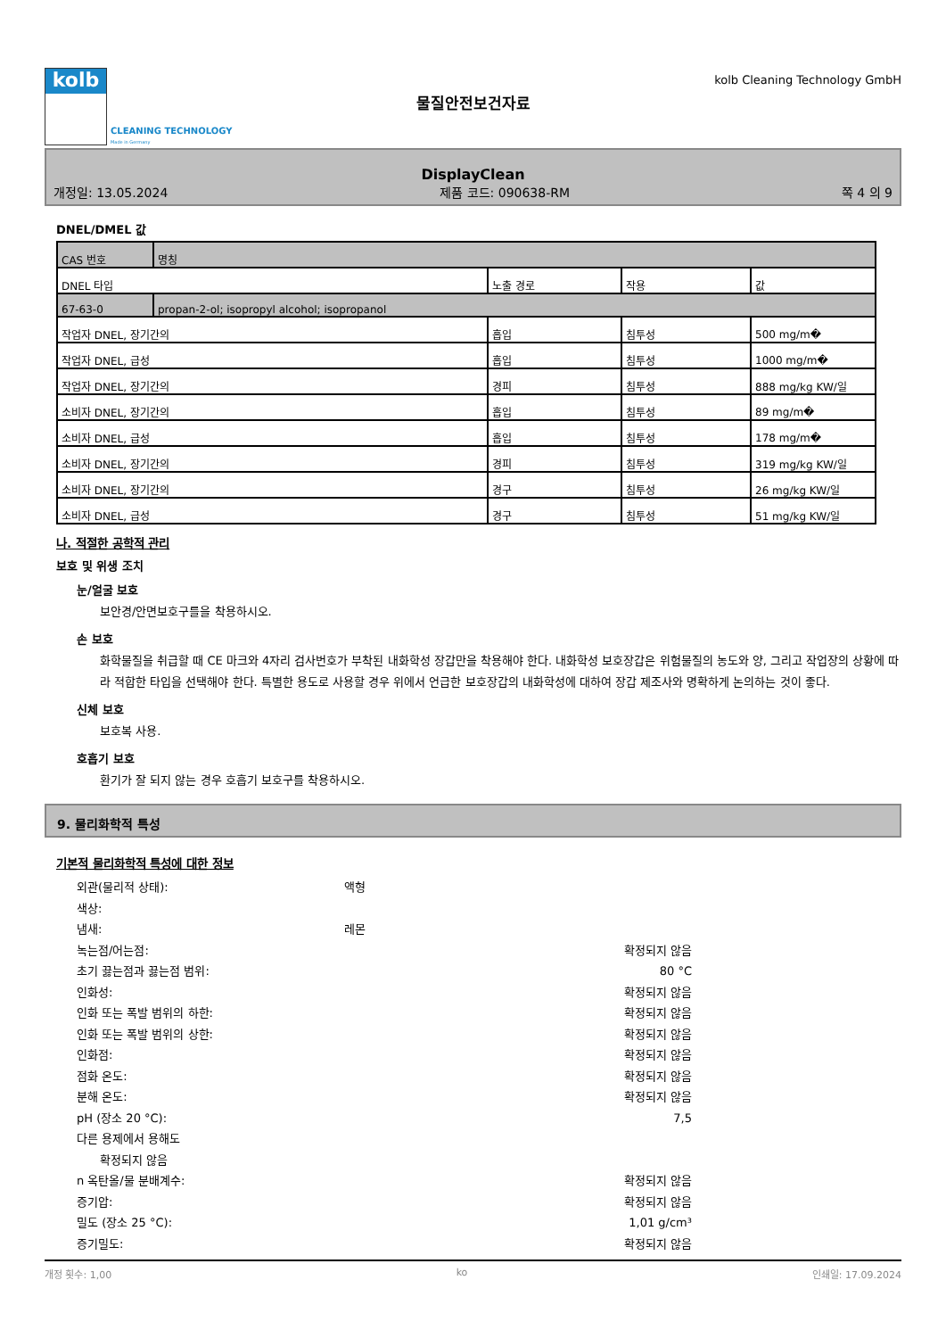kolb
CLEANING TECHNOLOGY
Made in Germany
물질안전보건자료
kolb Cleaning Technology GmbH
DisplayClean
개정일: 13.05.2024 제품 코드: 090638-RM 쪽 4 의 9
DNEL/DMEL 값
| CAS 번호 | 명칭 | | | |
| DNEL 타입 | | 노출 경로 | 작용 | 값 |
| 67-63-0 | propan-2-ol; isopropyl alcohol; isopropanol | | | |
| 작업자 DNEL, 장기간의 | | 흡입 | 침투성 | 500 mg/m� |
| 작업자 DNEL, 급성 | | 흡입 | 침투성 | 1000 mg/m� |
| 작업자 DNEL, 장기간의 | | 경피 | 침투성 | 888 mg/kg KW/일 |
| 소비자 DNEL, 장기간의 | | 흡입 | 침투성 | 89 mg/m� |
| 소비자 DNEL, 급성 | | 흡입 | 침투성 | 178 mg/m� |
| 소비자 DNEL, 장기간의 | | 경피 | 침투성 | 319 mg/kg KW/일 |
| 소비자 DNEL, 장기간의 | | 경구 | 침투성 | 26 mg/kg KW/일 |
| 소비자 DNEL, 급성 | | 경구 | 침투성 | 51 mg/kg KW/일 |
나. 적절한 공학적 관리
보호 및 위생 조치
눈/얼굴 보호
보안경/안면보호구를을 착용하시오.
손 보호
화학물질을 취급할 때 CE 마크와 4자리 검사번호가 부착된 내화학성 장갑만을 착용해야 한다. 내화학성 보호장갑은 위험물질의 농도와 양, 그리고 작업장의 상황에 따라 적합한 타입을 선택해야 한다. 특별한 용도로 사용할 경우 위에서 언급한 보호장갑의 내화학성에 대하여 장갑 제조사와 명확하게 논의하는 것이 좋다.
신체 보호
보호복 사용.
호흡기 보호
환기가 잘 되지 않는 경우 호흡기 보호구를 착용하시오.
9. 물리화학적 특성
기본적 물리화학적 특성에 대한 정보
외관(물리적 상태): 액형 색상: 냄새: 레몬 녹는점/어는점: 확정되지 않음 초기 끓는점과 끓는점 범위: 80 °C 인화성: 확정되지 않음 인화 또는 폭발 범위의 하한: 확정되지 않음 인화 또는 폭발 범위의 상한: 확정되지 않음 인화점: 확정되지 않음 점화 온도: 확정되지 않음 분해 온도: 확정되지 않음 pH (장소 20 °C): 7,5 다른 용제에서 용해도 확정되지 않음 n 옥탄올/물 분배계수: 확정되지 않음 증기압: 확정되지 않음 밀도 (장소 25 °C): 1,01 g/cm³ 증기밀도: 확정되지 않음
개정 횟수: 1,00 ko 인쇄일: 17.09.2024